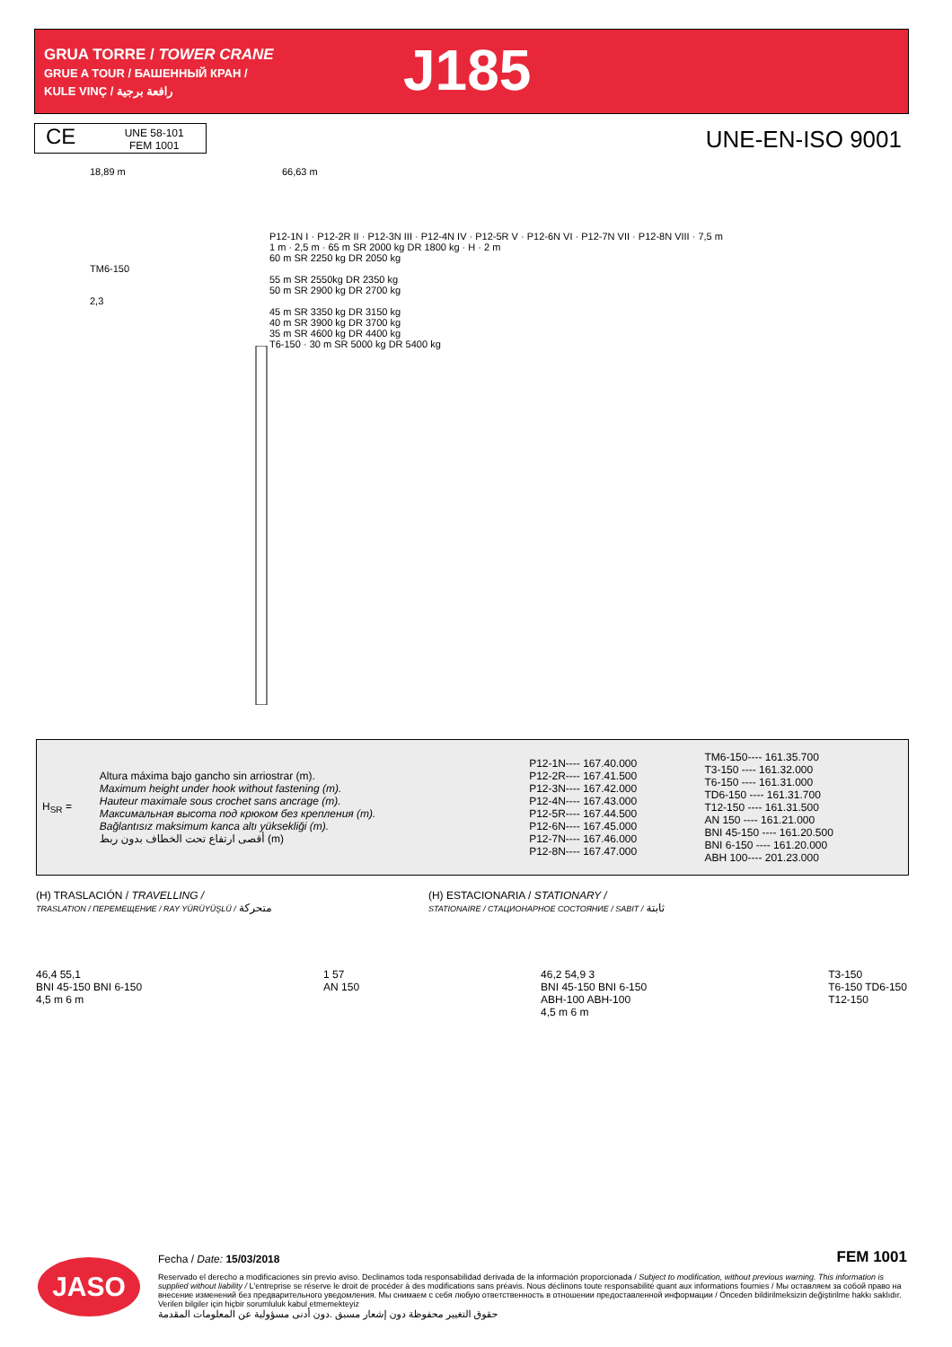GRUA TORRE / TOWER CRANE
GRUE A TOUR / БАШЕННЫЙ КРАН /
KULE VINÇ / رافعة برجية
J185
CE
UNE 58-101
FEM 1001
UNE-EN-ISO 9001
18,89 m 66,63 m
P12-1N I · P12-2R II · P12-3N III · P12-4N IV · P12-5R V · P12-6N VI · P12-7N VII · P12-8N VIII · 7,5 m
1 m · 2,5 m · 65 m SR 2000 kg DR 1800 kg · H · 2 m
60 m SR 2250 kg DR 2050 kg
TM6-150
55 m SR 2550kg DR 2350 kg
50 m SR 2900 kg DR 2700 kg
2,3
45 m SR 3350 kg DR 3150 kg
40 m SR 3900 kg DR 3700 kg
35 m SR 4600 kg DR 4400 kg
T6-150 · 30 m SR 5000 kg DR 5400 kg
| H<sub>SR</sub> = | Altura máxima bajo gancho sin arriostrar (m). Maximum height under hook without fastening (m). Hauteur maximale sous crochet sans ancrage (m). Максимальная высота под крюком без крепления (m). Bağlantısız maksimum kanca altı yüksekliği (m). أقصى ارتفاع تحت الخطاف بدون ربط (m) | P12-1N---- 167.40.000 P12-2R---- 167.41.500 P12-3N---- 167.42.000 P12-4N---- 167.43.000 P12-5R---- 167.44.500 P12-6N---- 167.45.000 P12-7N---- 167.46.000 P12-8N---- 167.47.000 | TM6-150---- 161.35.700 T3-150 ---- 161.32.000 T6-150 ---- 161.31.000 TD6-150 ---- 161.31.700 T12-150 ---- 161.31.500 AN 150 ---- 161.21.000 BNI 45-150 ---- 161.20.500 BNI 6-150 ---- 161.20.000 ABH 100---- 201.23.000 |
(H) TRASLACIÓN / TRAVELLING /
TRASLATION / ПЕРЕМЕЩЕНИЕ / RAY YÜRÜYÜŞLÜ / متحركة
(H) ESTACIONARIA / STATIONARY /
STATIONAIRE / СТАЦИОНАРНОЕ СОСТОЯНИЕ / SABIT / ثابتة
46,4 55,1
BNI 45-150 BNI 6-150
4,5 m 6 m
1 57
AN 150
46,2 54,9 3
BNI 45-150 BNI 6-150
ABH-100 ABH-100
4,5 m 6 m
T3-150
T6-150 TD6-150
T12-150
JASO FEM 1001
Fecha / Date: 15/03/2018
Reservado el derecho a modificaciones sin previo aviso. Declinamos toda responsabilidad derivada de la información proporcionada / Subject to modification, without previous warning. This information is supplied without liability / L'entreprise se réserve le droit de procéder à des modifications sans préavis. Nous déclinons toute responsabilité quant aux informations fournies / Мы оставляем за собой право на внесение изменений без предварительного уведомления. Мы снимаем с себя любую ответственность в отношении предоставленной информации / Önceden bildirilmeksizin değiştirilme hakkı saklıdır. Verilen bilgiler için hiçbir sorumluluk kabul etmemekteyiz
حقوق التغيير محفوظة دون إشعار مسبق .دون أدنى مسؤولية عن المعلومات المقدمة